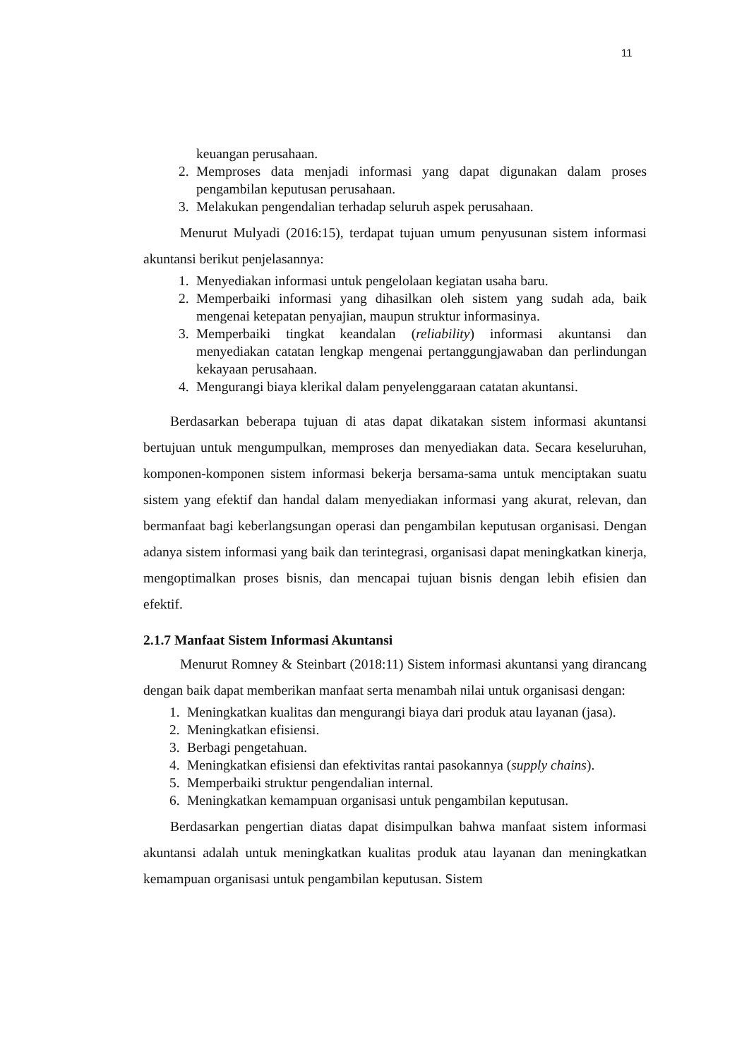11
keuangan perusahaan.
2. Memproses data menjadi informasi yang dapat digunakan dalam proses pengambilan keputusan perusahaan.
3. Melakukan pengendalian terhadap seluruh aspek perusahaan.
Menurut Mulyadi (2016:15), terdapat tujuan umum penyusunan sistem informasi akuntansi berikut penjelasannya:
1. Menyediakan informasi untuk pengelolaan kegiatan usaha baru.
2. Memperbaiki informasi yang dihasilkan oleh sistem yang sudah ada, baik mengenai ketepatan penyajian, maupun struktur informasinya.
3. Memperbaiki tingkat keandalan (reliability) informasi akuntansi dan menyediakan catatan lengkap mengenai pertanggungjawaban dan perlindungan kekayaan perusahaan.
4. Mengurangi biaya klerikal dalam penyelenggaraan catatan akuntansi.
Berdasarkan beberapa tujuan di atas dapat dikatakan sistem informasi akuntansi bertujuan untuk mengumpulkan, memproses dan menyediakan data. Secara keseluruhan, komponen-komponen sistem informasi bekerja bersama-sama untuk menciptakan suatu sistem yang efektif dan handal dalam menyediakan informasi yang akurat, relevan, dan bermanfaat bagi keberlangsungan operasi dan pengambilan keputusan organisasi. Dengan adanya sistem informasi yang baik dan terintegrasi, organisasi dapat meningkatkan kinerja, mengoptimalkan proses bisnis, dan mencapai tujuan bisnis dengan lebih efisien dan efektif.
2.1.7 Manfaat Sistem Informasi Akuntansi
Menurut Romney & Steinbart (2018:11) Sistem informasi akuntansi yang dirancang dengan baik dapat memberikan manfaat serta menambah nilai untuk organisasi dengan:
1. Meningkatkan kualitas dan mengurangi biaya dari produk atau layanan (jasa).
2. Meningkatkan efisiensi.
3. Berbagi pengetahuan.
4. Meningkatkan efisiensi dan efektivitas rantai pasokannya (supply chains).
5. Memperbaiki struktur pengendalian internal.
6. Meningkatkan kemampuan organisasi untuk pengambilan keputusan.
Berdasarkan pengertian diatas dapat disimpulkan bahwa manfaat sistem informasi akuntansi adalah untuk meningkatkan kualitas produk atau layanan dan meningkatkan kemampuan organisasi untuk pengambilan keputusan. Sistem